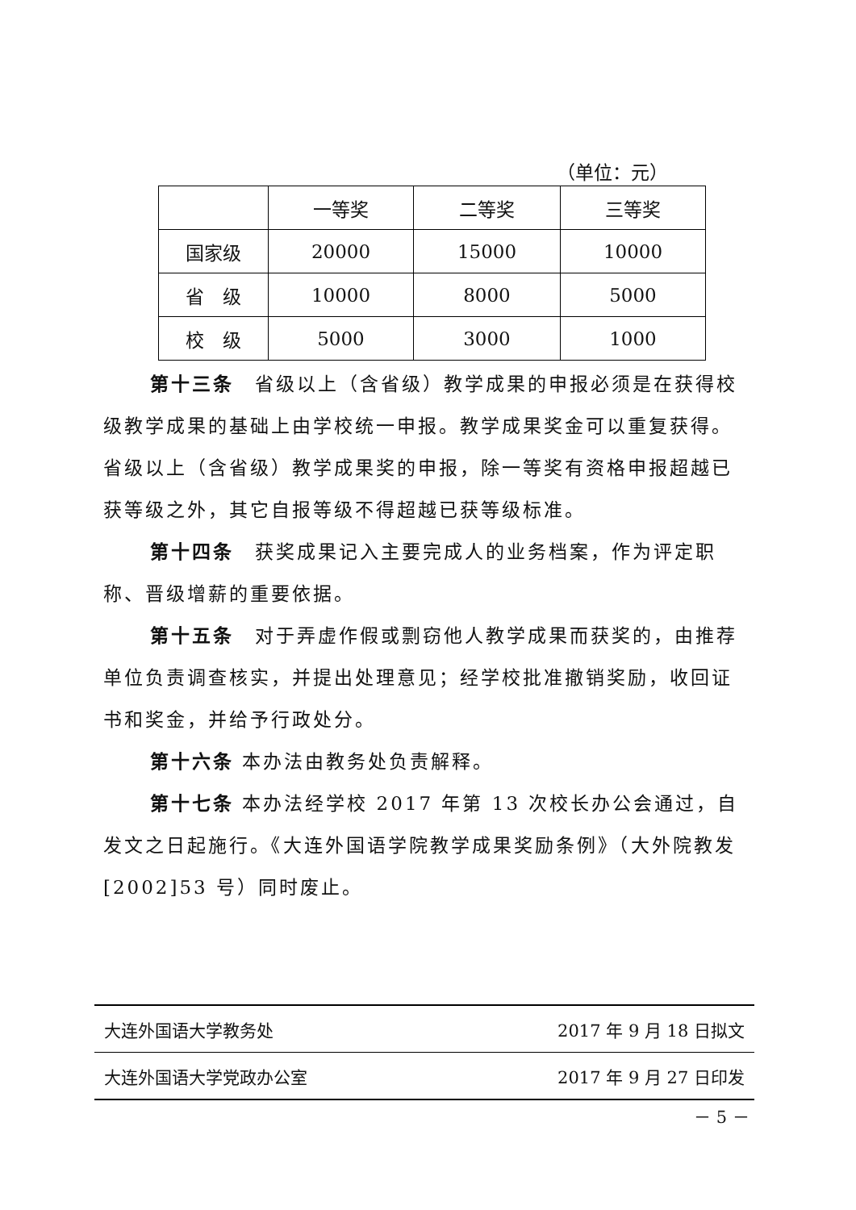（单位：元）
| | 一等奖 | 二等奖 | 三等奖 |
| 国家级 | 20000 | 15000 | 10000 |
| 省 级 | 10000 | 8000 | 5000 |
| 校 级 | 5000 | 3000 | 1000 |
第十三条　省级以上（含省级）教学成果的申报必须是在获得校级教学成果的基础上由学校统一申报。教学成果奖金可以重复获得。省级以上（含省级）教学成果奖的申报，除一等奖有资格申报超越已获等级之外，其它自报等级不得超越已获等级标准。
第十四条　获奖成果记入主要完成人的业务档案，作为评定职称、晋级增薪的重要依据。
第十五条　对于弄虚作假或剽窃他人教学成果而获奖的，由推荐单位负责调查核实，并提出处理意见；经学校批准撤销奖励，收回证书和奖金，并给予行政处分。
第十六条 本办法由教务处负责解释。
第十七条 本办法经学校 2017 年第 13 次校长办公会通过，自发文之日起施行。《大连外国语学院教学成果奖励条例》（大外院教发[2002]53 号）同时废止。
大连外国语大学教务处 2017 年 9 月 18 日拟文
大连外国语大学党政办公室 2017 年 9 月 27 日印发
－ 5 －